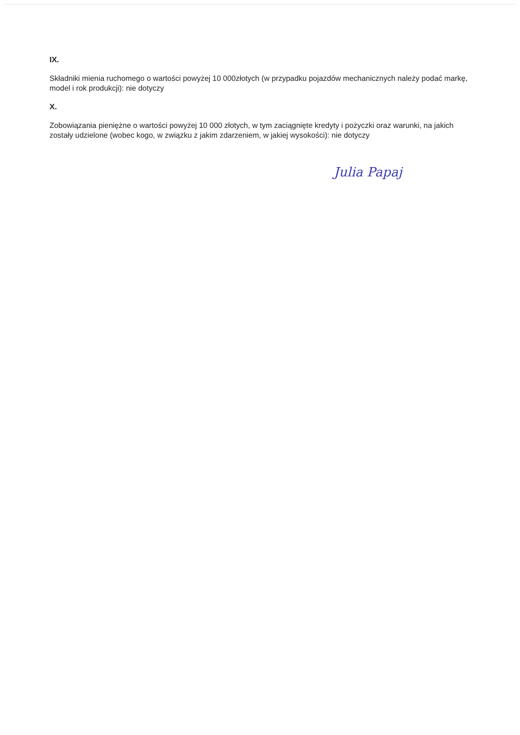IX.
Składniki mienia ruchomego o wartości powyżej 10 000złotych (w przypadku pojazdów mechanicznych należy podać markę, model i rok produkcji): nie dotyczy
X.
Zobowiązania pieniężne o wartości powyżej 10 000 złotych, w tym zaciągnięte kredyty i pożyczki oraz warunki, na jakich zostały udzielone (wobec kogo, w związku z jakim zdarzeniem, w jakiej wysokości): nie dotyczy
Julia Papaj